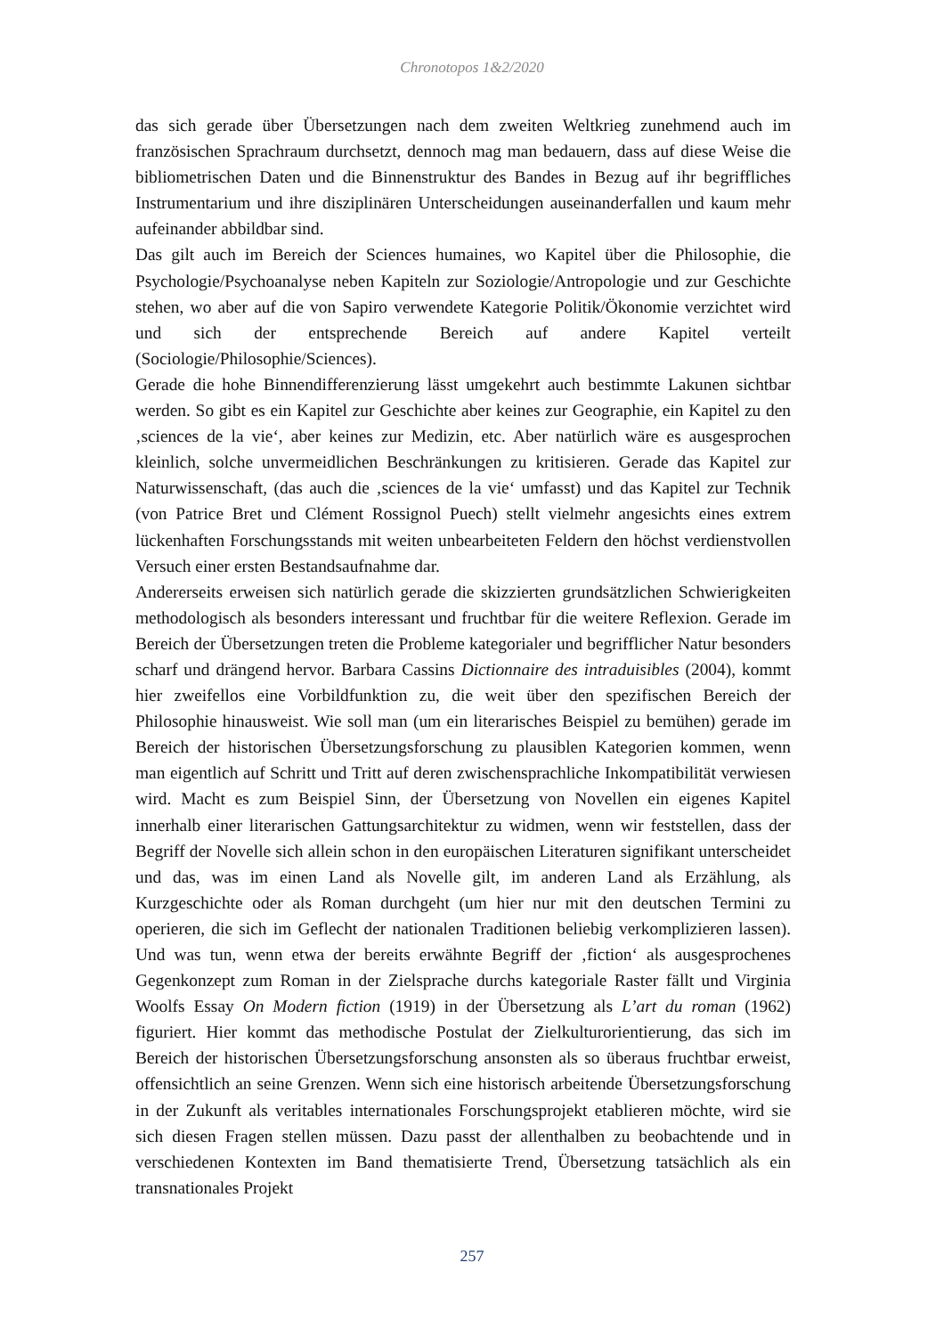Chronotopos 1&2/2020
das sich gerade über Übersetzungen nach dem zweiten Weltkrieg zunehmend auch im französischen Sprachraum durchsetzt, dennoch mag man bedauern, dass auf die­se Weise die bibliometrischen Daten und die Binnenstruktur des Bandes in Bezug auf ihr begriffliches Instrumentarium und ihre disziplinären Unterscheidungen ausei­nanderfallen und kaum mehr aufeinander abbildbar sind.
Das gilt auch im Bereich der Sciences humaines, wo Kapitel über die Philosophie, die Psychologie/Psychoanalyse neben Kapiteln zur Soziologie/Antropologie und zur Ge­schichte stehen, wo aber auf die von Sapiro verwendete Kategorie Politik/Ökonomie verzichtet wird und sich der entsprechende Bereich auf andere Kapitel verteilt (Sociologie/Philosophie/Sciences).
Gerade die hohe Binnendifferenzierung lässt umgekehrt auch bestimmte Lakunen sichtbar werden. So gibt es ein Kapitel zur Geschichte aber keines zur Geographie, ein Kapitel zu den ‚sciences de la vie‘, aber keines zur Medizin, etc. Aber natürlich wäre es ausgesprochen kleinlich, solche unvermeidlichen Beschränkungen zu kriti­sieren. Gerade das Kapitel zur Naturwissenschaft, (das auch die ‚sciences de la vie‘ umfasst) und das Kapitel zur Technik (von Patrice Bret und Clément Rossignol Pu­ech) stellt vielmehr angesichts eines extrem lückenhaften Forschungsstands mit wei­ten unbearbeiteten Feldern den höchst verdienstvollen Versuch einer ersten Be­standsaufnahme dar.
Andererseits erweisen sich natürlich gerade die skizzierten grundsätzlichen Schwie­rigkeiten methodologisch als besonders interessant und fruchtbar für die weitere Re­flexion. Gerade im Bereich der Übersetzungen treten die Probleme kategorialer und begrifflicher Natur besonders scharf und drängend hervor. Barbara Cassins Diction­naire des intraduisibles (2004), kommt hier zweifellos eine Vorbildfunktion zu, die weit über den spezifischen Bereich der Philosophie hinausweist. Wie soll man (um ein literarisches Beispiel zu bemühen) gerade im Bereich der historischen Überset­zungsforschung zu plausiblen Kategorien kommen, wenn man eigentlich auf Schritt und Tritt auf deren zwischensprachliche Inkompatibilität verwiesen wird. Macht es zum Beispiel Sinn, der Übersetzung von Novellen ein eigenes Kapitel innerhalb einer literarischen Gattungsarchitektur zu widmen, wenn wir feststellen, dass der Begriff der Novelle sich allein schon in den europäischen Literaturen signifikant unterschei­det und das, was im einen Land als Novelle gilt, im anderen Land als Erzählung, als Kurzgeschichte oder als Roman durchgeht (um hier nur mit den deutschen Termini zu operieren, die sich im Geflecht der nationalen Traditionen beliebig verkomplizie­ren lassen). Und was tun, wenn etwa der bereits erwähnte Begriff der ‚fiction‘ als aus­gesprochenes Gegenkonzept zum Roman in der Zielsprache durchs kategoriale Ras­ter fällt und Virginia Woolfs Essay On Modern fiction (1919) in der Übersetzung als L’art du roman (1962) figuriert. Hier kommt das methodische Postulat der Zielkultu­rorientierung, das sich im Bereich der historischen Übersetzungsforschung ansons­ten als so überaus fruchtbar erweist, offensichtlich an seine Grenzen. Wenn sich eine historisch arbeitende Übersetzungsforschung in der Zukunft als veritables internati­onales Forschungsprojekt etablieren möchte, wird sie sich diesen Fragen stellen müs­sen. Dazu passt der allenthalben zu beobachtende und in verschiedenen Kontexten im Band thematisierte Trend, Übersetzung tatsächlich als ein transnationales Projekt
257